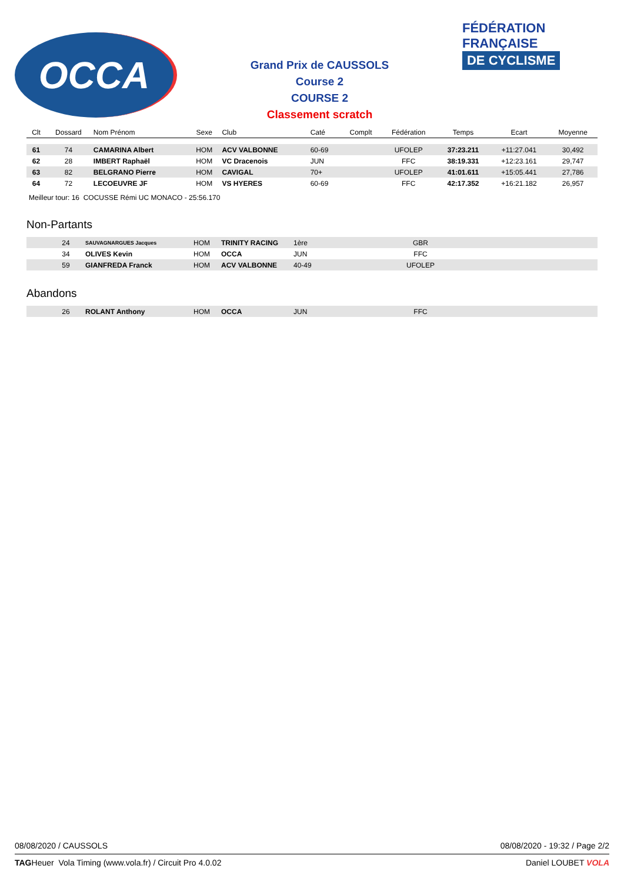OCCA
Grand Prix de CAUSSOLS
Course 2
COURSE 2
Classement scratch
FÉDÉRATION
FRANÇAISE
DE CYCLISME
| Clt | Dossard | Nom Prénom | Sexe | Club | Caté | Complt | Fédération | Temps | Ecart | Moyenne |
| --- | --- | --- | --- | --- | --- | --- | --- | --- | --- | --- |
| 61 | 74 | CAMARINA Albert | HOM | ACV VALBONNE | 60-69 | | UFOLEP | 37:23.211 | +11:27.041 | 30,492 |
| 62 | 28 | IMBERT Raphaël | HOM | VC Dracenois | JUN | | FFC | 38:19.331 | +12:23.161 | 29,747 |
| 63 | 82 | BELGRANO Pierre | HOM | CAVIGAL | 70+ | | UFOLEP | 41:01.611 | +15:05.441 | 27,786 |
| 64 | 72 | LECOEUVRE JF | HOM | VS HYERES | 60-69 | | FFC | 42:17.352 | +16:21.182 | 26,957 |
Meilleur tour: 16 COCUSSE Rémi UC MONACO - 25:56.170
Non-Partants
| | 24 | SAUVAGNARGUES Jacques | HOM | TRINITY RACING | 1ère | | GBR | |
| | 34 | OLIVES Kevin | HOM | OCCA | JUN | | FFC | |
| | 59 | GIANFREDA Franck | HOM | ACV VALBONNE | 40-49 | | UFOLEP | |
Abandons
| | 26 | ROLANT Anthony | HOM | OCCA | JUN | | FFC | |
08/08/2020 / CAUSSOLS 08/08/2020 - 19:32 / Page 2/2
TAGHeuer Vola Timing (www.vola.fr) / Circuit Pro 4.0.02 Daniel LOUBET VOLA